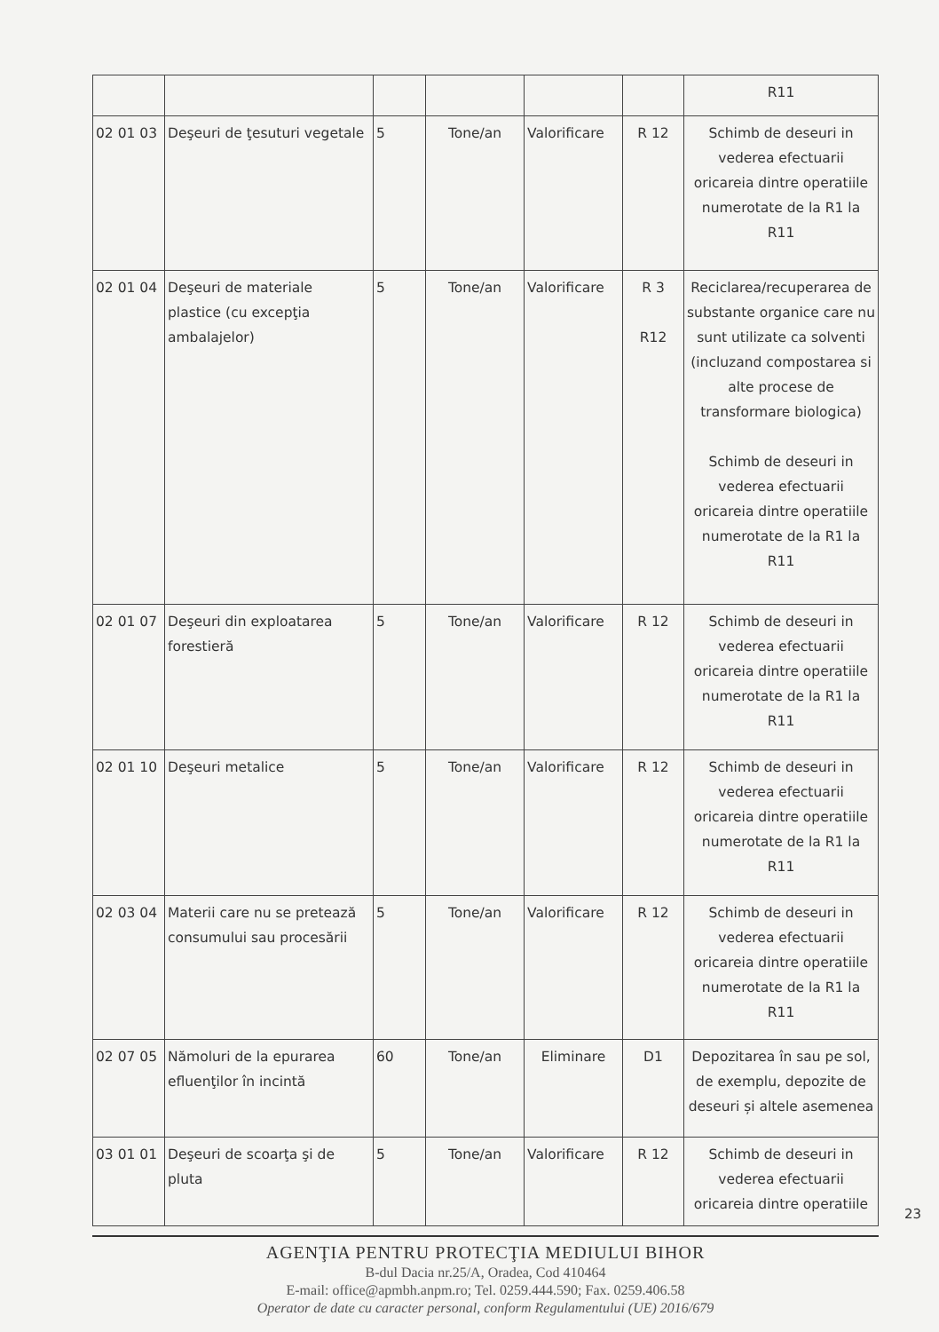| | | | | | | R11 |
| 02 01 03 | Deşeuri de ţesuturi vegetale | 5 | Tone/an | Valorificare | R 12 | Schimb de deseuri in vederea efectuarii oricareia dintre operatiile numerotate de la R1 la R11 |
| 02 01 04 | Deşeuri de materiale plastice (cu excepţia ambalajelor) | 5 | Tone/an | Valorificare | R 3 R12 | Reciclarea/recuperarea de substante organice care nu sunt utilizate ca solventi (incluzand compostarea si alte procese de transformare biologica) Schimb de deseuri in vederea efectuarii oricareia dintre operatiile numerotate de la R1 la R11 |
| 02 01 07 | Deşeuri din exploatarea forestieră | 5 | Tone/an | Valorificare | R 12 | Schimb de deseuri in vederea efectuarii oricareia dintre operatiile numerotate de la R1 la R11 |
| 02 01 10 | Deşeuri metalice | 5 | Tone/an | Valorificare | R 12 | Schimb de deseuri in vederea efectuarii oricareia dintre operatiile numerotate de la R1 la R11 |
| 02 03 04 | Materii care nu se pretează consumului sau procesării | 5 | Tone/an | Valorificare | R 12 | Schimb de deseuri in vederea efectuarii oricareia dintre operatiile numerotate de la R1 la R11 |
| 02 07 05 | Nămoluri de la epurarea efluenţilor în incintă | 60 | Tone/an | Eliminare | D1 | Depozitarea în sau pe sol, de exemplu, depozite de deseuri și altele asemenea |
| 03 01 01 | Deşeuri de scoarţa şi de pluta | 5 | Tone/an | Valorificare | R 12 | Schimb de deseuri in vederea efectuarii oricareia dintre operatiile |
AGENŢIA PENTRU PROTECŢIA MEDIULUI BIHOR
B-dul Dacia nr.25/A, Oradea, Cod 410464
E-mail: office@apmbh.anpm.ro; Tel. 0259.444.590; Fax. 0259.406.58
Operator de date cu caracter personal, conform Regulamentului (UE) 2016/679
23